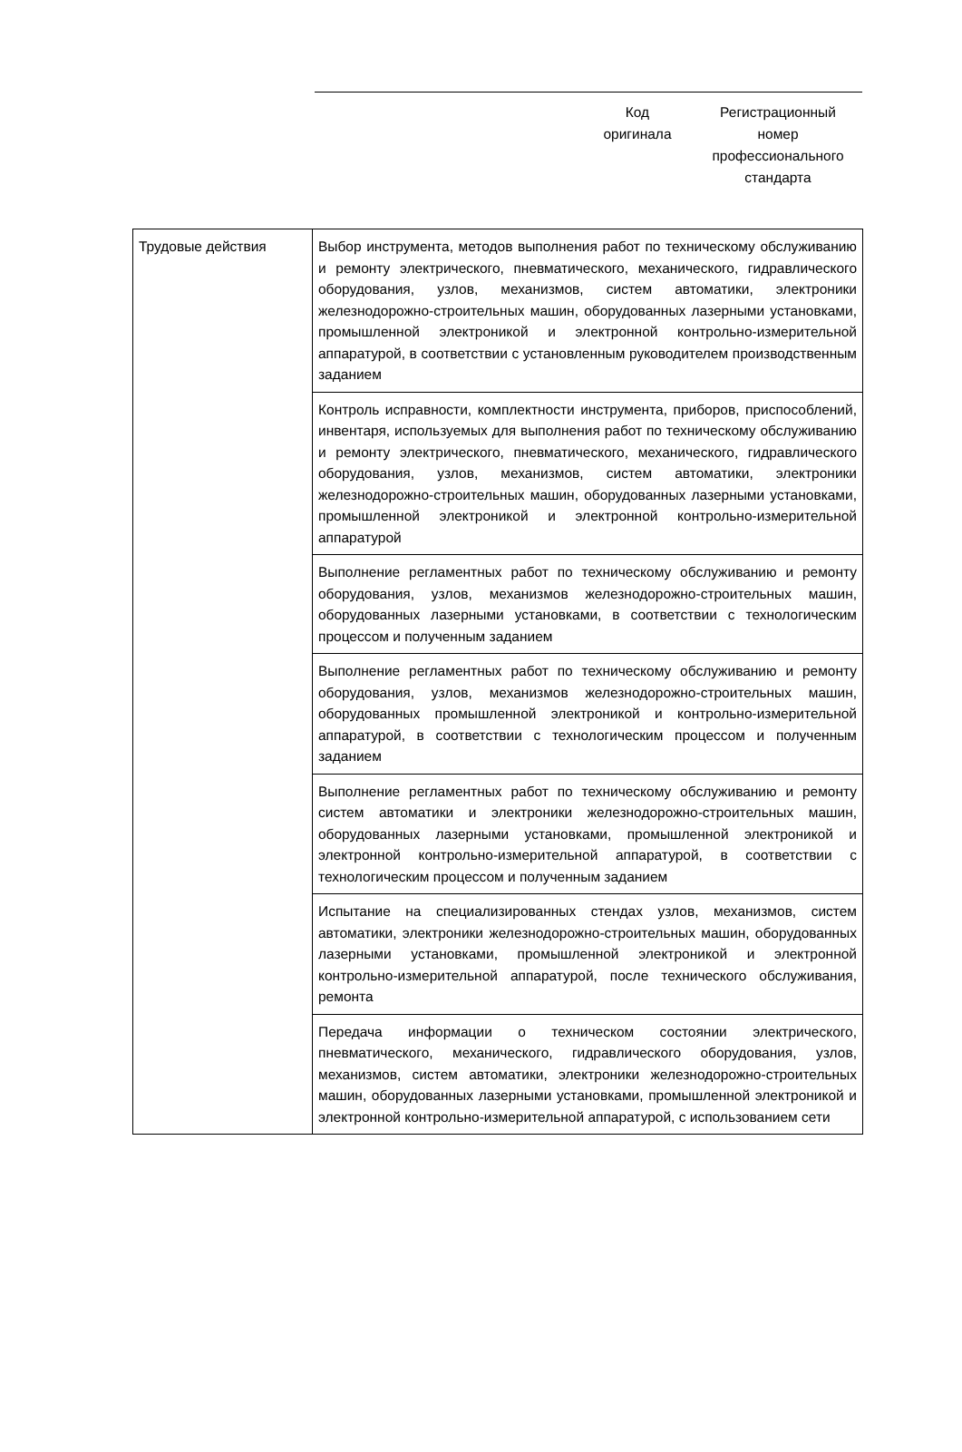Код
оригинала
Регистрационный
номер
профессионального
стандарта
| Трудовые действия | Выбор инструмента, методов выполнения работ по техническому обслуживанию и ремонту электрического, пневматического, механического, гидравлического оборудования, узлов, механизмов, систем автоматики, электроники железнодорожно-строительных машин, оборудованных лазерными установками, промышленной электроникой и электронной контрольно-измерительной аппаратурой, в соответствии с установленным руководителем производственным заданием |
| | Контроль исправности, комплектности инструмента, приборов, приспособлений, инвентаря, используемых для выполнения работ по техническому обслуживанию и ремонту электрического, пневматического, механического, гидравлического оборудования, узлов, механизмов, систем автоматики, электроники железнодорожно-строительных машин, оборудованных лазерными установками, промышленной электроникой и электронной контрольно-измерительной аппаратурой |
| | Выполнение регламентных работ по техническому обслуживанию и ремонту оборудования, узлов, механизмов железнодорожно-строительных машин, оборудованных лазерными установками, в соответствии с технологическим процессом и полученным заданием |
| | Выполнение регламентных работ по техническому обслуживанию и ремонту оборудования, узлов, механизмов железнодорожно-строительных машин, оборудованных промышленной электроникой и контрольно-измерительной аппаратурой, в соответствии с технологическим процессом и полученным заданием |
| | Выполнение регламентных работ по техническому обслуживанию и ремонту систем автоматики и электроники железнодорожно-строительных машин, оборудованных лазерными установками, промышленной электроникой и электронной контрольно-измерительной аппаратурой, в соответствии с технологическим процессом и полученным заданием |
| | Испытание на специализированных стендах узлов, механизмов, систем автоматики, электроники железнодорожно-строительных машин, оборудованных лазерными установками, промышленной электроникой и электронной контрольно-измерительной аппаратурой, после технического обслуживания, ремонта |
| | Передача информации о техническом состоянии электрического, пневматического, механического, гидравлического оборудования, узлов, механизмов, систем автоматики, электроники железнодорожно-строительных машин, оборудованных лазерными установками, промышленной электроникой и электронной контрольно-измерительной аппаратурой, с использованием сети |